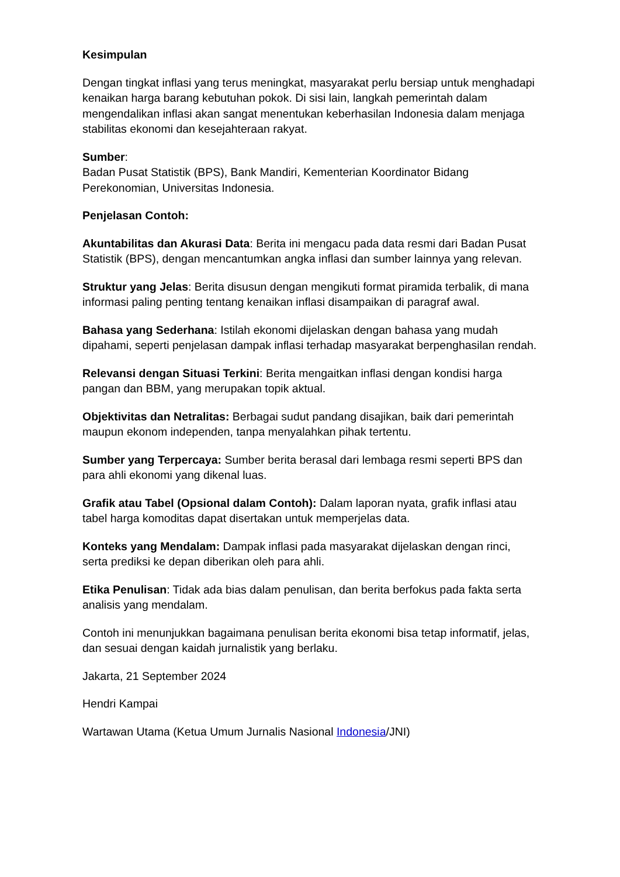Kesimpulan
Dengan tingkat inflasi yang terus meningkat, masyarakat perlu bersiap untuk menghadapi kenaikan harga barang kebutuhan pokok. Di sisi lain, langkah pemerintah dalam mengendalikan inflasi akan sangat menentukan keberhasilan Indonesia dalam menjaga stabilitas ekonomi dan kesejahteraan rakyat.
Sumber:
Badan Pusat Statistik (BPS), Bank Mandiri, Kementerian Koordinator Bidang Perekonomian, Universitas Indonesia.
Penjelasan Contoh:
Akuntabilitas dan Akurasi Data: Berita ini mengacu pada data resmi dari Badan Pusat Statistik (BPS), dengan mencantumkan angka inflasi dan sumber lainnya yang relevan.
Struktur yang Jelas: Berita disusun dengan mengikuti format piramida terbalik, di mana informasi paling penting tentang kenaikan inflasi disampaikan di paragraf awal.
Bahasa yang Sederhana: Istilah ekonomi dijelaskan dengan bahasa yang mudah dipahami, seperti penjelasan dampak inflasi terhadap masyarakat berpenghasilan rendah.
Relevansi dengan Situasi Terkini: Berita mengaitkan inflasi dengan kondisi harga pangan dan BBM, yang merupakan topik aktual.
Objektivitas dan Netralitas: Berbagai sudut pandang disajikan, baik dari pemerintah maupun ekonom independen, tanpa menyalahkan pihak tertentu.
Sumber yang Terpercaya: Sumber berita berasal dari lembaga resmi seperti BPS dan para ahli ekonomi yang dikenal luas.
Grafik atau Tabel (Opsional dalam Contoh): Dalam laporan nyata, grafik inflasi atau tabel harga komoditas dapat disertakan untuk memperjelas data.
Konteks yang Mendalam: Dampak inflasi pada masyarakat dijelaskan dengan rinci, serta prediksi ke depan diberikan oleh para ahli.
Etika Penulisan: Tidak ada bias dalam penulisan, dan berita berfokus pada fakta serta analisis yang mendalam.
Contoh ini menunjukkan bagaimana penulisan berita ekonomi bisa tetap informatif, jelas, dan sesuai dengan kaidah jurnalistik yang berlaku.
Jakarta, 21 September 2024
Hendri Kampai
Wartawan Utama (Ketua Umum Jurnalis Nasional Indonesia/JNI)